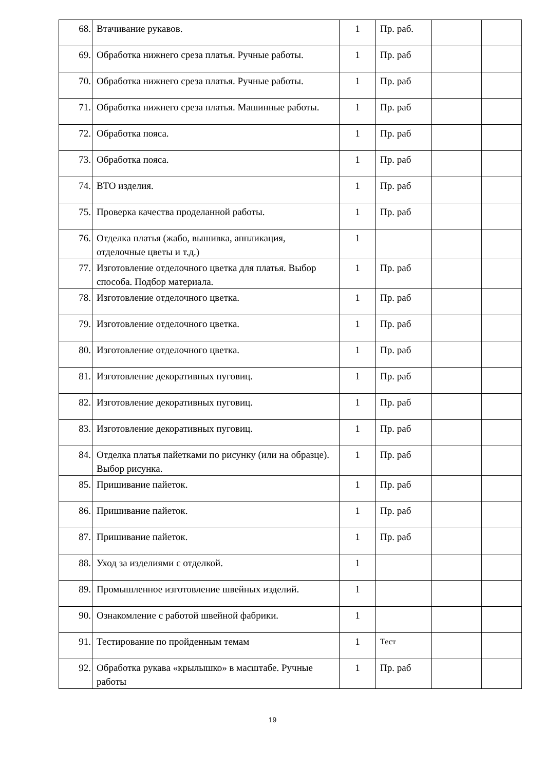| 68. | Втачивание рукавов. | 1 | Пр. раб. | | |
| 69. | Обработка нижнего среза платья. Ручные работы. | 1 | Пр. раб | | |
| 70. | Обработка нижнего среза платья. Ручные работы. | 1 | Пр. раб | | |
| 71. | Обработка нижнего среза платья. Машинные работы. | 1 | Пр. раб | | |
| 72. | Обработка пояса. | 1 | Пр. раб | | |
| 73. | Обработка пояса. | 1 | Пр. раб | | |
| 74. | ВТО изделия. | 1 | Пр. раб | | |
| 75. | Проверка качества проделанной работы. | 1 | Пр. раб | | |
| 76. | Отделка платья (жабо, вышивка, аппликация, отделочные цветы и т.д.) | 1 | | | |
| 77. | Изготовление отделочного цветка для платья. Выбор способа. Подбор материала. | 1 | Пр. раб | | |
| 78. | Изготовление отделочного цветка. | 1 | Пр. раб | | |
| 79. | Изготовление отделочного цветка. | 1 | Пр. раб | | |
| 80. | Изготовление отделочного цветка. | 1 | Пр. раб | | |
| 81. | Изготовление декоративных пуговиц. | 1 | Пр. раб | | |
| 82. | Изготовление декоративных пуговиц. | 1 | Пр. раб | | |
| 83. | Изготовление декоративных пуговиц. | 1 | Пр. раб | | |
| 84. | Отделка платья пайетками по рисунку (или на образце). Выбор рисунка. | 1 | Пр. раб | | |
| 85. | Пришивание пайеток. | 1 | Пр. раб | | |
| 86. | Пришивание пайеток. | 1 | Пр. раб | | |
| 87. | Пришивание пайеток. | 1 | Пр. раб | | |
| 88. | Уход за изделиями с отделкой. | 1 | | | |
| 89. | Промышленное изготовление швейных изделий. | 1 | | | |
| 90. | Ознакомление с работой швейной фабрики. | 1 | | | |
| 91. | Тестирование по пройденным темам | 1 | Тест | | |
| 92. | Обработка рукава «крылышко» в масштабе. Ручные работы | 1 | Пр. раб | | |
19